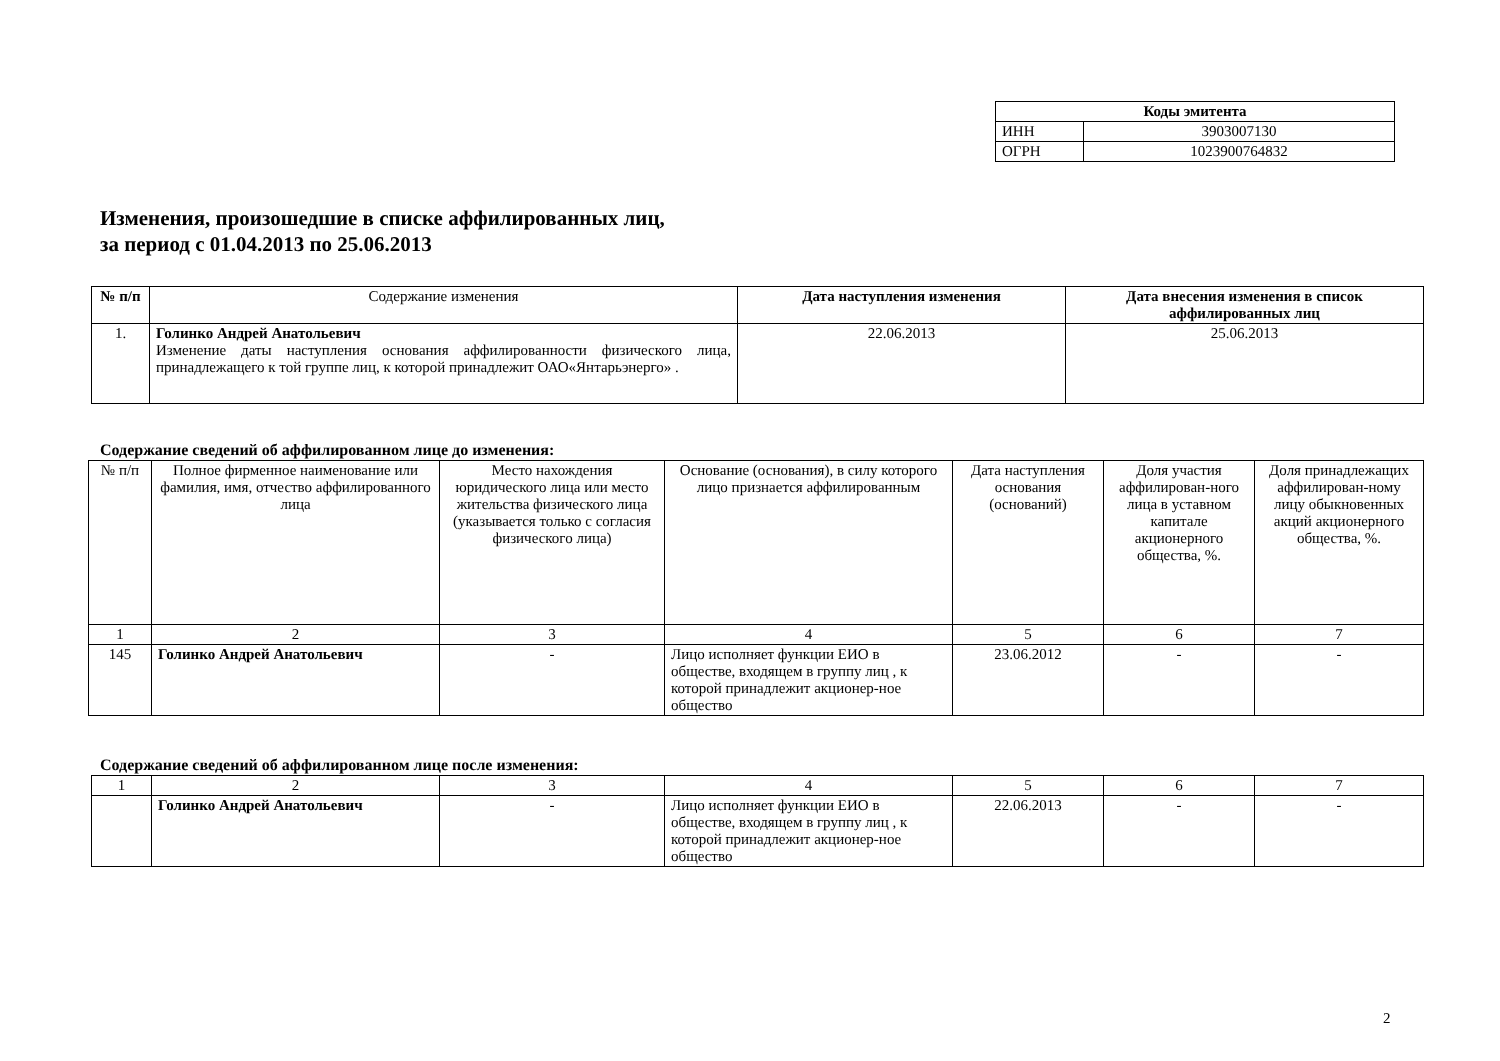| Коды эмитента | |
| ИНН | 3903007130 |
| ОГРН | 1023900764832 |
Изменения, произошедшие в списке аффилированных лиц,
за период с 01.04.2013 по 25.06.2013
| № п/п | Содержание изменения | Дата наступления изменения | Дата внесения изменения в список аффилированных лиц |
| --- | --- | --- | --- |
| 1. | Голинко Андрей Анатольевич Изменение даты наступления основания аффилированности физического лица, принадлежащего к той группе лиц, к которой принадлежит ОАО«Янтарьэнерго» . | 22.06.2013 | 25.06.2013 |
Содержание сведений об аффилированном лице до изменения:
| № п/п | Полное фирменное наименование или фамилия, имя, отчество аффилированного лица | Место нахождения юридического лица или место жительства физического лица (указывается только с согласия физического лица) | Основание (основания), в силу которого лицо признается аффилированным | Дата наступления основания (оснований) | Доля участия аффилирован-ного лица в уставном капитале акционерного общества, %. | Доля принадлежащих аффилирован-ному лицу обыкновенных акций акционерного общества, %. |
| --- | --- | --- | --- | --- | --- | --- |
| 1 | 2 | 3 | 4 | 5 | 6 | 7 |
| 145 | Голинко Андрей Анатольевич | - | Лицо исполняет функции ЕИО в обществе, входящем в группу лиц , к которой принадлежит акционер-ное общество | 23.06.2012 | - | - |
Содержание сведений об аффилированном лице после изменения:
| 1 | 2 | 3 | 4 | 5 | 6 | 7 |
| | Голинко Андрей Анатольевич | - | Лицо исполняет функции ЕИО в обществе, входящем в группу лиц , к которой принадлежит акционер-ное общество | 22.06.2013 | - | - |
2